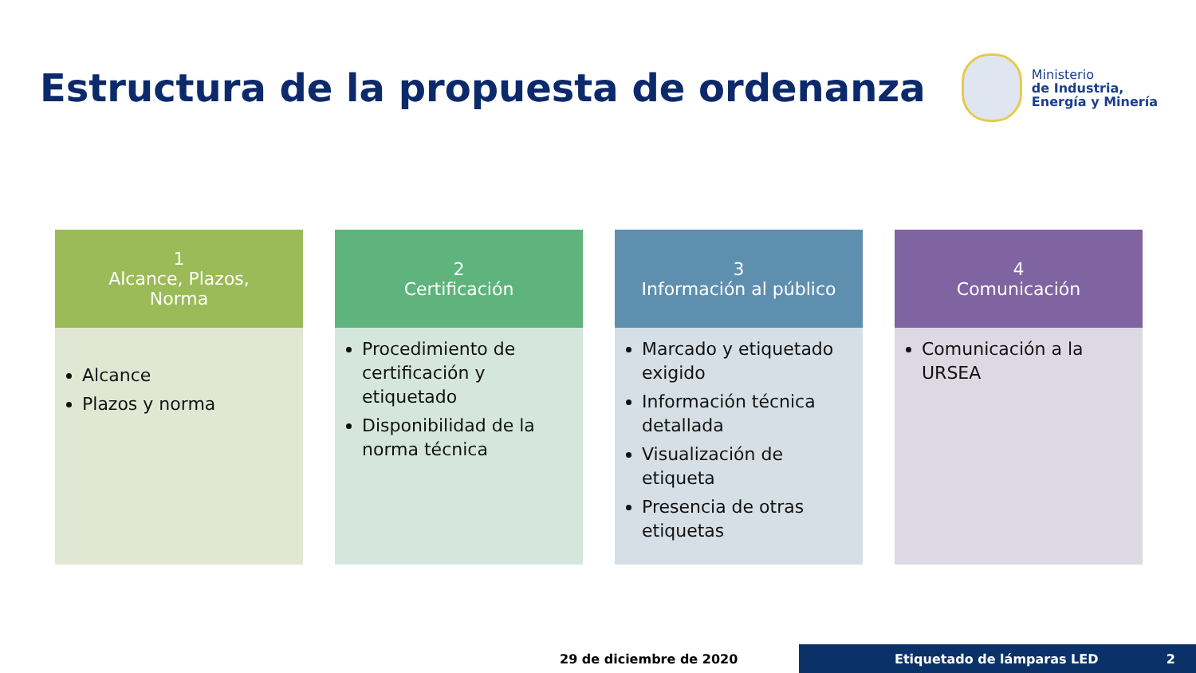Estructura de la propuesta de ordenanza
Ministerio
de Industria,
Energía y Minería
1
Alcance, Plazos,
Norma
Alcance
Plazos y norma
2
Certificación
Procedimiento de certificación y etiquetado
Disponibilidad de la norma técnica
3
Información al público
Marcado y etiquetado exigido
Información técnica detallada
Visualización de etiqueta
Presencia de otras etiquetas
4
Comunicación
Comunicación a la URSEA
29 de diciembre de 2020
Etiquetado de lámparas LED 2